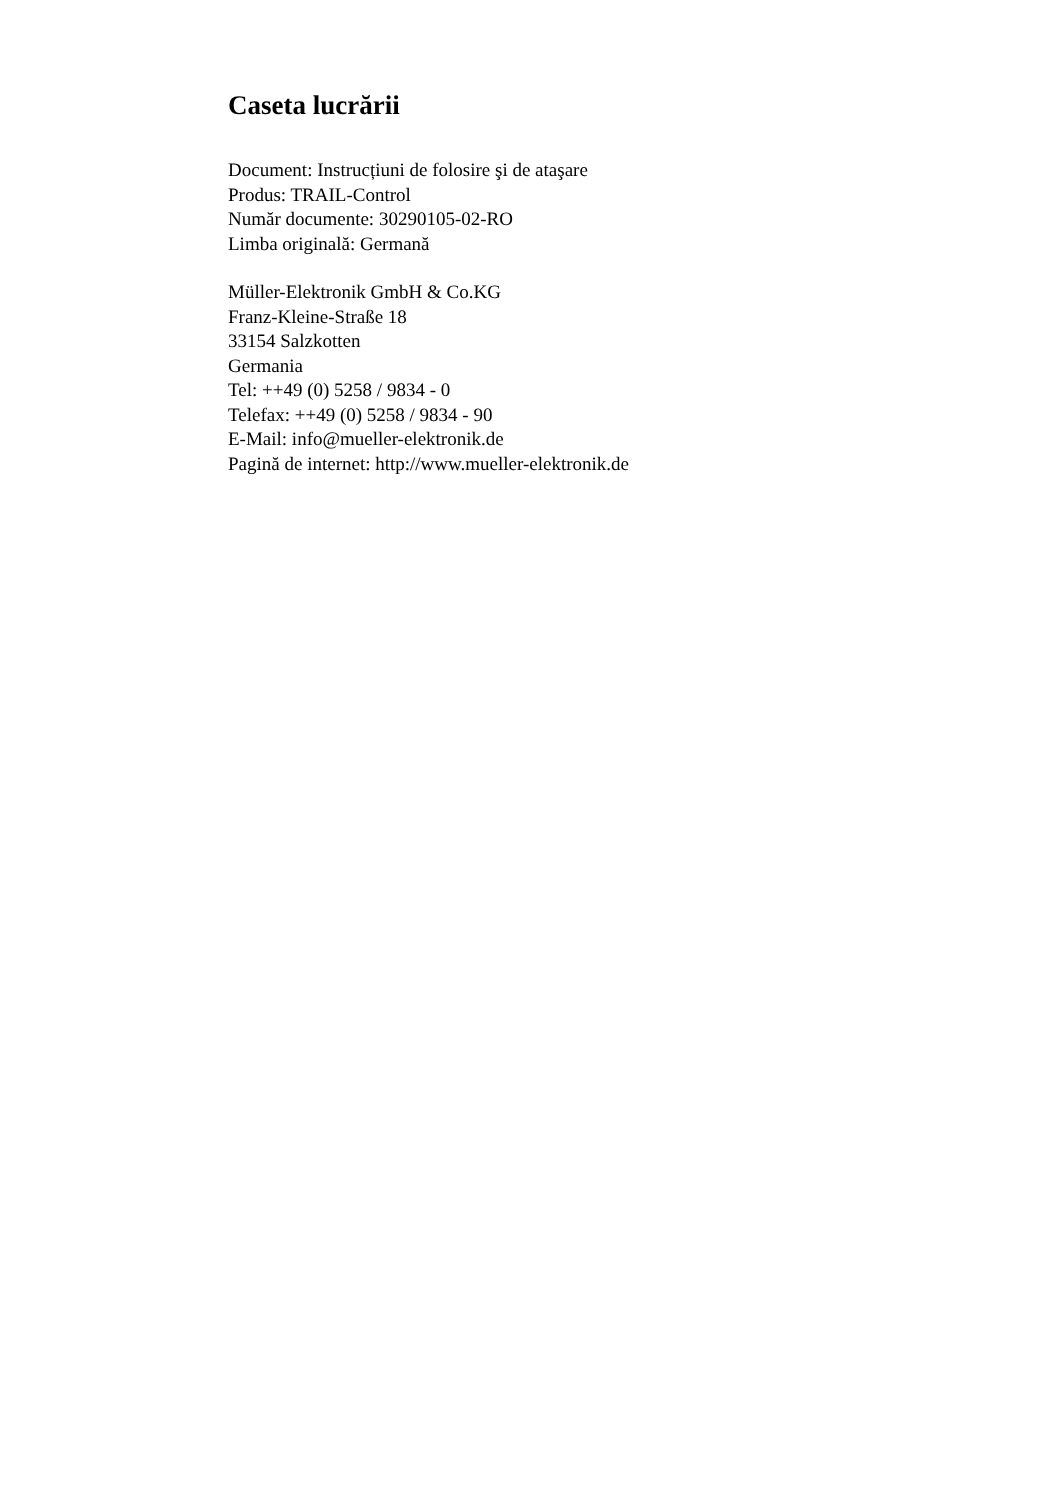Caseta lucrării
Document: Instrucțiuni de folosire şi de ataşare
Produs: TRAIL-Control
Număr documente: 30290105-02-RO
Limba originală: Germană
Müller-Elektronik GmbH & Co.KG
Franz-Kleine-Straße 18
33154 Salzkotten
Germania
Tel: ++49 (0) 5258 / 9834 - 0
Telefax: ++49 (0) 5258 / 9834 - 90
E-Mail: info@mueller-elektronik.de
Pagină de internet: http://www.mueller-elektronik.de